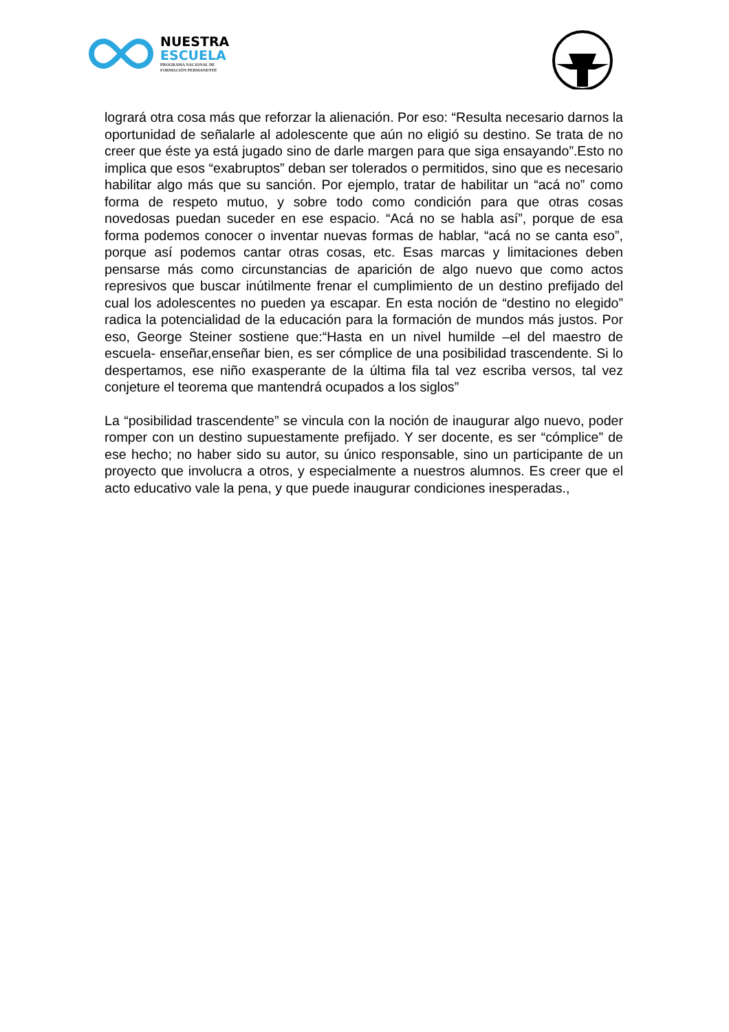NUESTRA
ESCUELA
PROGRAMA NACIONAL DE
FORMACIÓN PERMANENTE
logrará otra cosa más que reforzar la alienación. Por eso: “Resulta necesario darnos la oportunidad de señalarle al adolescente que aún no eligió su destino. Se trata de no creer que éste ya está jugado sino de darle margen para que siga ensayando”.Esto no implica que esos “exabruptos” deban ser tolerados o permitidos, sino que es necesario habilitar algo más que su sanción. Por ejemplo, tratar de habilitar un “acá no” como forma de respeto mutuo, y sobre todo como condición para que otras cosas novedosas puedan suceder en ese espacio. “Acá no se habla así”, porque de esa forma podemos conocer o inventar nuevas formas de hablar, “acá no se canta eso”, porque así podemos cantar otras cosas, etc. Esas marcas y limitaciones deben pensarse más como circunstancias de aparición de algo nuevo que como actos represivos que buscar inútilmente frenar el cumplimiento de un destino prefijado del cual los adolescentes no pueden ya escapar. En esta noción de “destino no elegido” radica la potencialidad de la educación para la formación de mundos más justos. Por eso, George Steiner sostiene que:“Hasta en un nivel humilde –el del maestro de escuela- enseñar,enseñar bien, es ser cómplice de una posibilidad trascendente. Si lo despertamos, ese niño exasperante de la última fila tal vez escriba versos, tal vez conjeture el teorema que mantendrá ocupados a los siglos”
La “posibilidad trascendente” se vincula con la noción de inaugurar algo nuevo, poder romper con un destino supuestamente prefijado. Y ser docente, es ser “cómplice” de ese hecho; no haber sido su autor, su único responsable, sino un participante de un proyecto que involucra a otros, y especialmente a nuestros alumnos. Es creer que el acto educativo vale la pena, y que puede inaugurar condiciones inesperadas.,